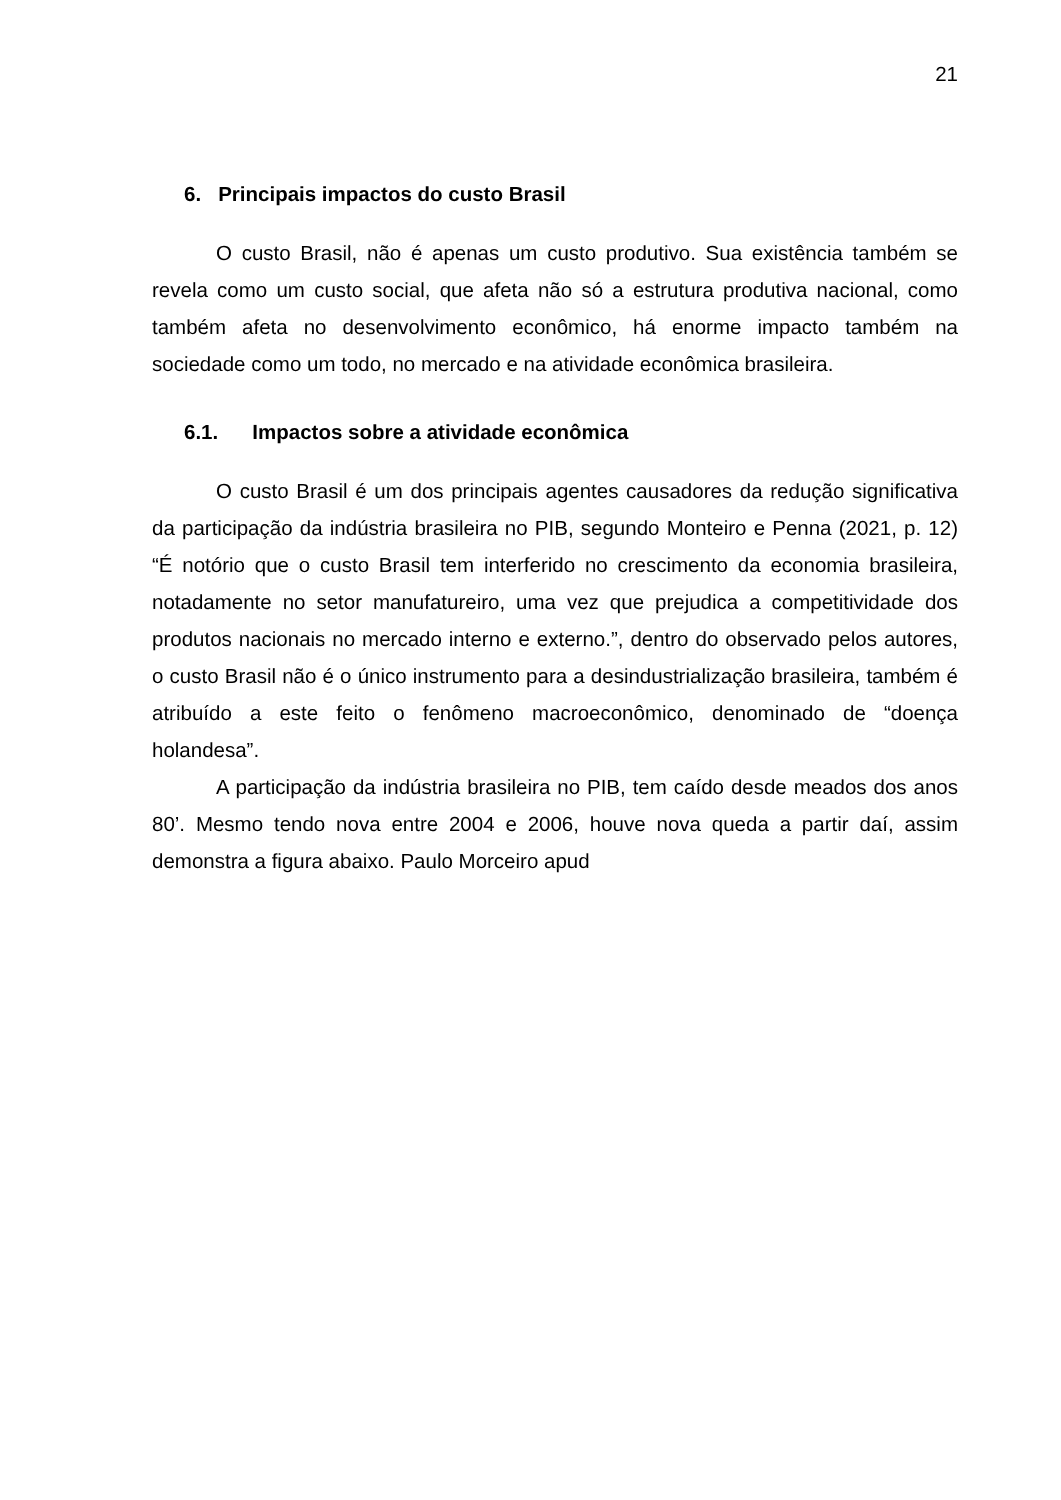21
6. Principais impactos do custo Brasil
O custo Brasil, não é apenas um custo produtivo. Sua existência também se revela como um custo social, que afeta não só a estrutura produtiva nacional, como também afeta no desenvolvimento econômico, há enorme impacto também na sociedade como um todo, no mercado e na atividade econômica brasileira.
6.1. Impactos sobre a atividade econômica
O custo Brasil é um dos principais agentes causadores da redução significativa da participação da indústria brasileira no PIB, segundo Monteiro e Penna (2021, p. 12) “É notório que o custo Brasil tem interferido no crescimento da economia brasileira, notadamente no setor manufatureiro, uma vez que prejudica a competitividade dos produtos nacionais no mercado interno e externo.”, dentro do observado pelos autores, o custo Brasil não é o único instrumento para a desindustrialização brasileira, também é atribuído a este feito o fenômeno macroeconômico, denominado de “doença holandesa”.
A participação da indústria brasileira no PIB, tem caído desde meados dos anos 80’. Mesmo tendo nova entre 2004 e 2006, houve nova queda a partir daí, assim demonstra a figura abaixo. Paulo Morceiro apud